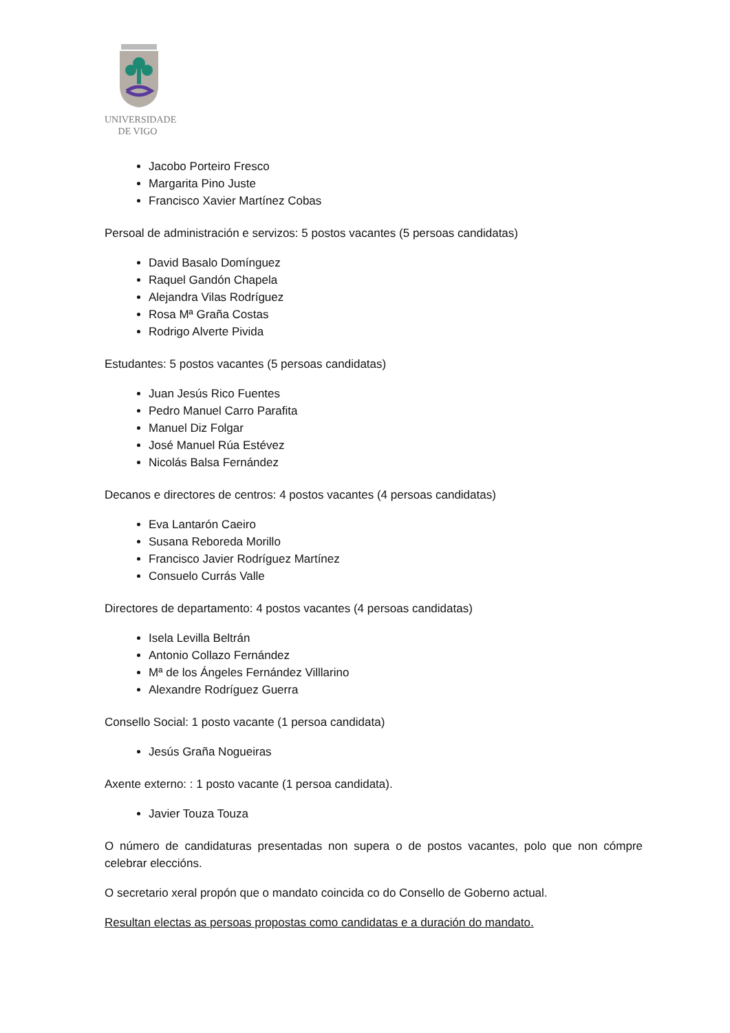UNIVERSIDADE
DE VIGO
Jacobo Porteiro Fresco
Margarita Pino Juste
Francisco Xavier Martínez Cobas
Persoal de administración e servizos: 5 postos vacantes (5 persoas candidatas)
David Basalo Domínguez
Raquel Gandón Chapela
Alejandra Vilas Rodríguez
Rosa Mª Graña Costas
Rodrigo Alverte Pivida
Estudantes: 5 postos vacantes (5 persoas candidatas)
Juan Jesús Rico Fuentes
Pedro Manuel Carro Parafita
Manuel Diz Folgar
José Manuel Rúa Estévez
Nicolás Balsa Fernández
Decanos e directores de centros: 4 postos vacantes (4 persoas candidatas)
Eva Lantarón Caeiro
Susana Reboreda Morillo
Francisco Javier Rodríguez Martínez
Consuelo Currás Valle
Directores de departamento: 4 postos vacantes (4 persoas candidatas)
Isela Levilla Beltrán
Antonio Collazo Fernández
Mª de los Ángeles Fernández Villlarino
Alexandre Rodríguez Guerra
Consello Social: 1 posto vacante (1 persoa candidata)
Jesús Graña Nogueiras
Axente externo: : 1 posto vacante (1 persoa candidata).
Javier Touza Touza
O número de candidaturas presentadas non supera o de postos vacantes, polo que non cómpre celebrar eleccións.
O secretario xeral propón que o mandato coincida co do Consello de Goberno actual.
Resultan electas as persoas propostas como candidatas e a duración do mandato.